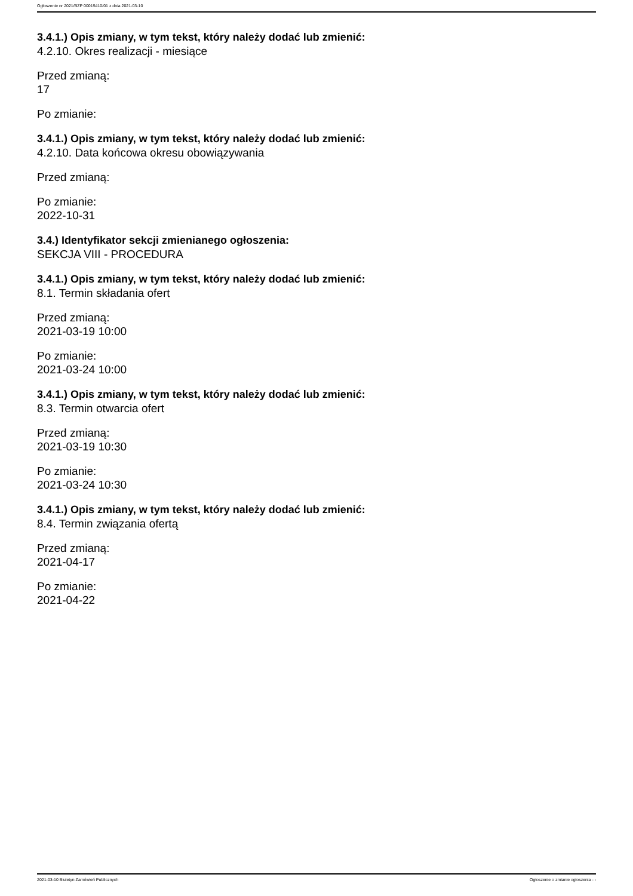Ogłoszenie nr 2021/BZP 00015410/01 z dnia 2021-03-10
3.4.1.) Opis zmiany, w tym tekst, który należy dodać lub zmienić:
4.2.10. Okres realizacji - miesiące
Przed zmianą:
17
Po zmianie:
3.4.1.) Opis zmiany, w tym tekst, który należy dodać lub zmienić:
4.2.10. Data końcowa okresu obowiązywania
Przed zmianą:
Po zmianie:
2022-10-31
3.4.) Identyfikator sekcji zmienianego ogłoszenia:
SEKCJA VIII - PROCEDURA
3.4.1.) Opis zmiany, w tym tekst, który należy dodać lub zmienić:
8.1. Termin składania ofert
Przed zmianą:
2021-03-19 10:00
Po zmianie:
2021-03-24 10:00
3.4.1.) Opis zmiany, w tym tekst, który należy dodać lub zmienić:
8.3. Termin otwarcia ofert
Przed zmianą:
2021-03-19 10:30
Po zmianie:
2021-03-24 10:30
3.4.1.) Opis zmiany, w tym tekst, który należy dodać lub zmienić:
8.4. Termin związania ofertą
Przed zmianą:
2021-04-17
Po zmianie:
2021-04-22
2021-03-10 Biuletyn Zamówień Publicznych Ogłoszenie o zmianie ogłoszenia - -